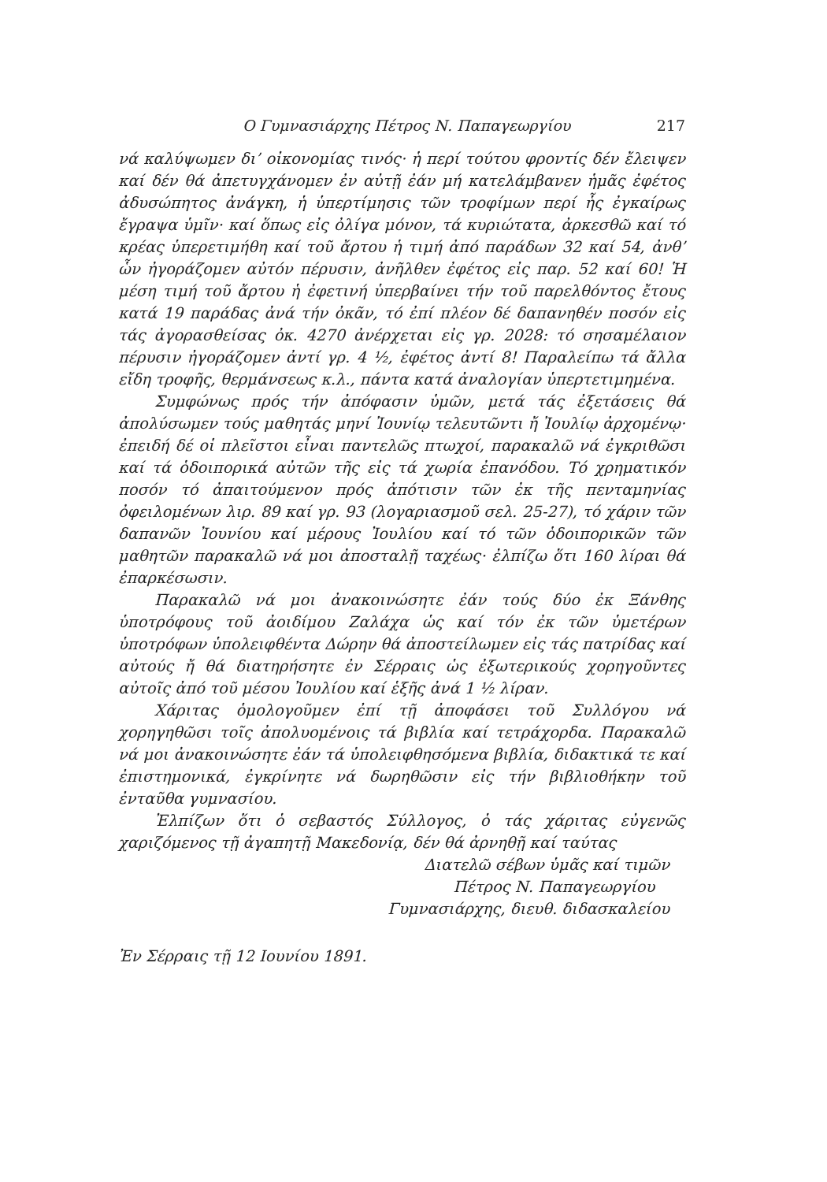Ο Γυμνασιάρχης Πέτρος Ν. Παπαγεωργίου 217
νά καλύψωμεν δι’ οἰκονομίας τινός· ἡ περί τούτου φροντίς δέν ἔλειψεν καί δέν θά ἀπετυγχάνομεν ἐν αὐτῇ ἐάν μή κατελάμβανεν ἡμᾶς ἐφέτος ἀδυσώπητος ἀνάγκη, ἡ ὑπερτίμησις τῶν τροφίμων περί ἧς ἐγκαίρως ἔγραψα ὑμῖν· καί ὅπως εἰς ὀλίγα μόνον, τά κυριώτατα, ἀρκεσθῶ καί τό κρέας ὑπερετιμήθη καί τοῦ ἄρτου ἡ τιμή ἀπό παράδων 32 καί 54, ἀνθ’ ὧν ἠγοράζομεν αὐτόν πέρυσιν, ἀνῆλθεν ἐφέτος εἰς παρ. 52 καί 60! Ἡ μέση τιμή τοῦ ἄρτου ἡ ἐφετινή ὑπερβαίνει τήν τοῦ παρελθόντος ἔτους κατά 19 παράδας ἀνά τήν ὀκᾶν, τό ἐπί πλέον δέ δαπανηθέν ποσόν εἰς τάς ἀγορασθείσας ὀκ. 4270 ἀνέρχεται εἰς γρ. 2028: τό σησαμέλαιον πέρυσιν ἠγοράζομεν ἀντί γρ. 4 ½, ἐφέτος ἀντί 8! Παραλείπω τά ἄλλα εἴδη τροφῆς, θερμάνσεως κ.λ., πάντα κατά ἀναλογίαν ὑπερτετιμημένα.
Συμφώνως πρός τήν ἀπόφασιν ὑμῶν, μετά τάς ἐξετάσεις θά ἀπολύσωμεν τούς μαθητάς μηνί Ἰουνίῳ τελευτῶντι ἤ Ἰουλίῳ ἀρχομένῳ· ἐπειδή δέ οἱ πλεῖστοι εἶναι παντελῶς πτωχοί, παρακαλῶ νά ἐγκριθῶσι καί τά ὁδοιπορικά αὐτῶν τῆς εἰς τά χωρία ἐπανόδου. Τό χρηματικόν ποσόν τό ἀπαιτούμενον πρός ἀπότισιν τῶν ἐκ τῆς πενταμηνίας ὀφειλομένων λιρ. 89 καί γρ. 93 (λογαριασμοῦ σελ. 25-27), τό χάριν τῶν δαπανῶν Ἰουνίου καί μέρους Ἰουλίου καί τό τῶν ὁδοιπορικῶν τῶν μαθητῶν παρακαλῶ νά μοι ἀποσταλῇ ταχέως· ἐλπίζω ὅτι 160 λίραι θά ἐπαρκέσωσιν.
Παρακαλῶ νά μοι ἀνακοινώσητε ἐάν τούς δύο ἐκ Ξάνθης ὑποτρόφους τοῦ ἀοιδίμου Ζαλάχα ὡς καί τόν ἐκ τῶν ὑμετέρων ὑποτρόφων ὑπολειφθέντα Δώρην θά ἀποστείλωμεν εἰς τάς πατρίδας καί αὐτούς ἤ θά διατηρήσητε ἐν Σέρραις ὡς ἐξωτερικούς χορηγοῦντες αὐτοῖς ἀπό τοῦ μέσου Ἰουλίου καί ἑξῆς ἀνά 1 ½ λίραν.
Χάριτας ὁμολογοῦμεν ἐπί τῇ ἀποφάσει τοῦ Συλλόγου νά χορηγηθῶσι τοῖς ἀπολυομένοις τά βιβλία καί τετράχορδα. Παρακαλῶ νά μοι ἀνακοινώσητε ἐάν τά ὑπολειφθησόμενα βιβλία, διδακτικά τε καί ἐπιστημονικά, ἐγκρίνητε νά δωρηθῶσιν εἰς τήν βιβλιοθήκην τοῦ ἐνταῦθα γυμνασίου.
Ἐλπίζων ὅτι ὁ σεβαστός Σύλλογος, ὁ τάς χάριτας εὐγενῶς χαριζόμενος τῇ ἀγαπητῇ Μακεδονίᾳ, δέν θά ἀρνηθῇ καί ταύτας
Διατελῶ σέβων ὑμᾶς καί τιμῶν
Πέτρος Ν. Παπαγεωργίου
Γυμνασιάρχης, διευθ. διδασκαλείου
Ἐν Σέρραις τῇ 12 Ιουνίου 1891.